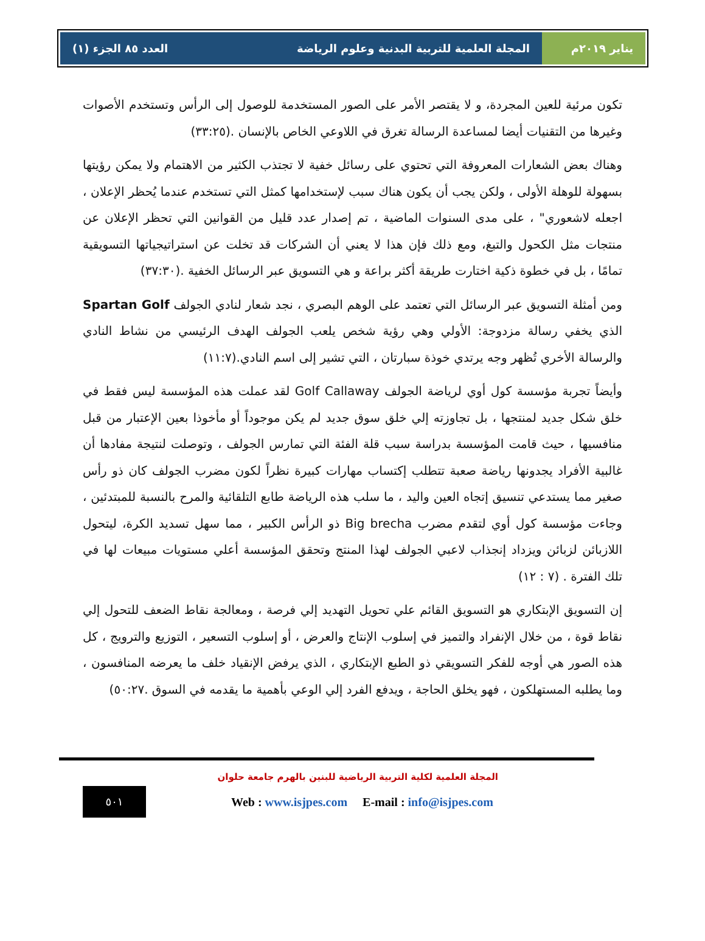يناير ٢٠١٩م المجلة العلمية للتربية البدنية وعلوم الرياضة العدد ٨٥ الجزء (١)
تكون مرئية للعين المجردة، و لا يقتصر الأمر على الصور المستخدمة للوصول إلى الرأس وتستخدم الأصوات وغيرها من التقنيات أيضا لمساعدة الرسالة تغرق في اللاوعي الخاص بالإنسان .(٣٣:٢٥)
وهناك بعض الشعارات المعروفة التي تحتوي على رسائل خفية لا تجتذب الكثير من الاهتمام ولا يمكن رؤيتها بسهولة للوهلة الأولى ، ولكن يجب أن يكون هناك سبب لإستخدامها كمثل التي تستخدم عندما يُحظر الإعلان ، اجعله لاشعوري" ، على مدى السنوات الماضية ، تم إصدار عدد قليل من القوانين التي تحظر الإعلان عن منتجات مثل الكحول والتبغ، ومع ذلك فإن هذا لا يعني أن الشركات قد تخلت عن استراتيجياتها التسويقية تمامًا ، بل في خطوة ذكية اختارت طريقة أكثر براعة و هي التسويق عبر الرسائل الخفية .(٣٧:٣٠)
ومن أمثلة التسويق عبر الرسائل التي تعتمد على الوهم البصري ، نجد شعار لنادي الجولف Spartan Golf الذي يخفي رسالة مزدوجة: الأولي وهي رؤية شخص يلعب الجولف الهدف الرئيسي من نشاط النادي والرسالة الأخري تُظهر وجه يرتدي خوذة سبارتان ، التي تشير إلى اسم النادي.(١١:٧)
وأيضاً تجربة مؤسسة كول أوي لرياضة الجولف Golf Callaway لقد عملت هذه المؤسسة ليس فقط في خلق شكل جديد لمنتجها ، بل تجاوزته إلي خلق سوق جديد لم يكن موجوداً أو مأخوذا بعين الإعتبار من قبل منافسيها ، حيث قامت المؤسسة بدراسة سبب قلة الفئة التي تمارس الجولف ، وتوصلت لنتيجة مفادها أن غالبية الأفراد يجدونها رياضة صعبة تتطلب إكتساب مهارات كبيرة نظراً لكون مضرب الجولف كان ذو رأس صغير مما يستدعي تنسيق إتجاه العين واليد ، ما سلب هذه الرياضة طابع التلقائية والمرح بالنسبة للمبتدئين ، وجاءت مؤسسة كول أوي لتقدم مضرب Big brecha ذو الرأس الكبير ، مما سهل تسديد الكرة، ليتحول اللازبائن لزبائن ويزداد إنجذاب لاعبي الجولف لهذا المنتج وتحقق المؤسسة أعلي مستويات مبيعات لها في تلك الفترة . (٧ : ١٢)
إن التسويق الإبتكاري هو التسويق القائم علي تحويل التهديد إلي فرصة ، ومعالجة نقاط الضعف للتحول إلي نقاط قوة ، من خلال الإنفراد والتميز في إسلوب الإنتاج والعرض ، أو إسلوب التسعير ، التوزيع والترويج ، كل هذه الصور هي أوجه للفكر التسويقي ذو الطبع الإبتكاري ، الذي يرفض الإنقياد خلف ما يعرضه المنافسون ، وما يطلبه المستهلكون ، فهو يخلق الحاجة ، ويدفع الفرد إلي الوعي بأهمية ما يقدمه في السوق .٥٠:٢٧)
المجلة العلمية لكلية التربية الرياضية للبنين بالهرم جامعة حلوان
٥٠١
Web : www.isjpes.com E-mail : info@isjpes.com